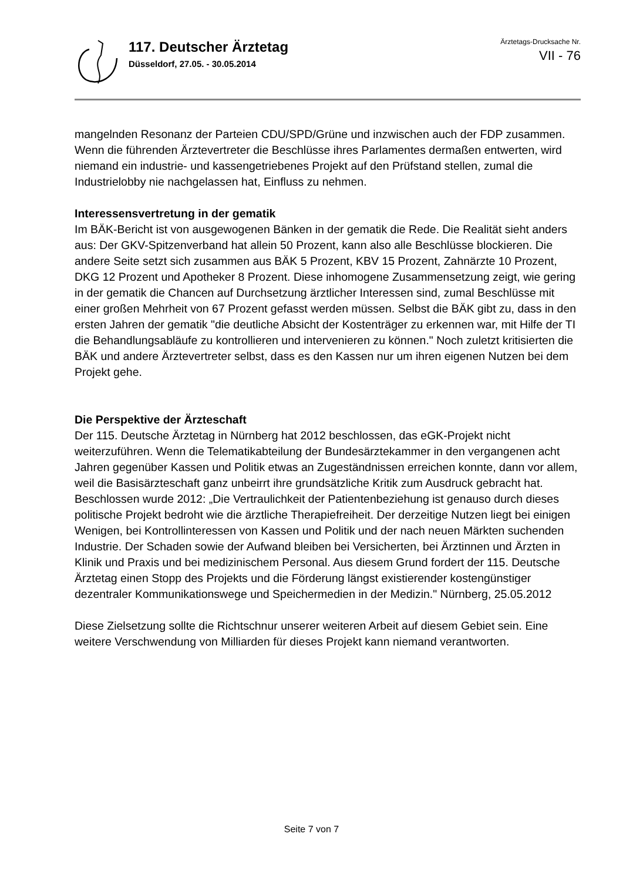117. Deutscher Ärztetag
Düsseldorf, 27.05. - 30.05.2014
Ärztetags-Drucksache Nr.
VII - 76
mangelnden Resonanz der Parteien CDU/SPD/Grüne und inzwischen auch der FDP zusammen. Wenn die führenden Ärztevertreter die Beschlüsse ihres Parlamentes dermaßen entwerten, wird niemand ein industrie- und kassengetriebenes Projekt auf den Prüfstand stellen, zumal die Industrielobby nie nachgelassen hat, Einfluss zu nehmen.
Interessensvertretung in der gematik
Im BÄK-Bericht ist von ausgewogenen Bänken in der gematik die Rede. Die Realität sieht anders aus: Der GKV-Spitzenverband hat allein 50 Prozent, kann also alle Beschlüsse blockieren. Die andere Seite setzt sich zusammen aus BÄK 5 Prozent, KBV 15 Prozent, Zahnärzte 10 Prozent, DKG 12 Prozent und Apotheker 8 Prozent. Diese inhomogene Zusammensetzung zeigt, wie gering in der gematik die Chancen auf Durchsetzung ärztlicher Interessen sind, zumal Beschlüsse mit einer großen Mehrheit von 67 Prozent gefasst werden müssen. Selbst die BÄK gibt zu, dass in den ersten Jahren der gematik "die deutliche Absicht der Kostenträger zu erkennen war, mit Hilfe der TI die Behandlungsabläufe zu kontrollieren und intervenieren zu können." Noch zuletzt kritisierten die BÄK und andere Ärztevertreter selbst, dass es den Kassen nur um ihren eigenen Nutzen bei dem Projekt gehe.
Die Perspektive der Ärzteschaft
Der 115. Deutsche Ärztetag in Nürnberg hat 2012 beschlossen, das eGK-Projekt nicht weiterzuführen. Wenn die Telematikabteilung der Bundesärztekammer in den vergangenen acht Jahren gegenüber Kassen und Politik etwas an Zugeständnissen erreichen konnte, dann vor allem, weil die Basisärzteschaft ganz unbeirrt ihre grundsätzliche Kritik zum Ausdruck gebracht hat. Beschlossen wurde 2012: „Die Vertraulichkeit der Patientenbeziehung ist genauso durch dieses politische Projekt bedroht wie die ärztliche Therapiefreiheit. Der derzeitige Nutzen liegt bei einigen Wenigen, bei Kontrollinteressen von Kassen und Politik und der nach neuen Märkten suchenden Industrie. Der Schaden sowie der Aufwand bleiben bei Versicherten, bei Ärztinnen und Ärzten in Klinik und Praxis und bei medizinischem Personal. Aus diesem Grund fordert der 115. Deutsche Ärztetag einen Stopp des Projekts und die Förderung längst existierender kostengünstiger dezentraler Kommunikationswege und Speichermedien in der Medizin." Nürnberg, 25.05.2012
Diese Zielsetzung sollte die Richtschnur unserer weiteren Arbeit auf diesem Gebiet sein. Eine weitere Verschwendung von Milliarden für dieses Projekt kann niemand verantworten.
Seite 7 von 7